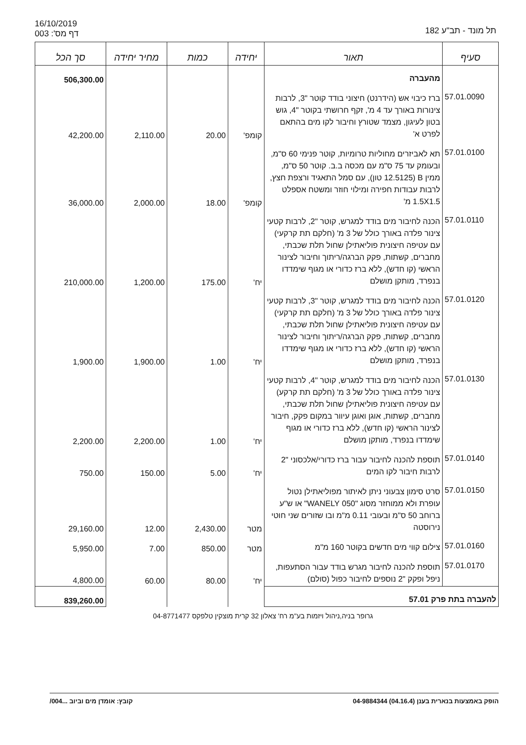16/10/2019
דף מס': 003
תל מונד - תב"ע 182
| סעיף | תאור | יחידה | כמות | מחיר יחידה | סך הכל |
| --- | --- | --- | --- | --- | --- |
| | מהעברה | | | | 506,300.00 |
| 57.01.0090 | ברז כיבוי אש (הידרנט) חיצוני בודד קוטר "3, לרבות צינורות באורך עד 4 מ', זקף חרושתי בקוטר "4, גוש בטון לעיגון, מצמד שטורץ וחיבור לקו מים בהתאם לפרט א' | קומפ' | 20.00 | 2,110.00 | 42,200.00 |
| 57.01.0100 | תא לאביזרים מחוליות טרומיות, קוטר פנימי 60 ס"מ, ובעומק עד 75 ס"מ עם מכסה ב.ב. קוטר 50 ס"מ, ממין B (12.5125 טון), עם סמל התאגיד ורצפת חצץ, לרבות עבודות חפירה ומילוי חוזר ומשטח אספלט 1.5X1.5 מ' | קומפ' | 18.00 | 2,000.00 | 36,000.00 |
| 57.01.0110 | הכנה לחיבור מים בודד למגרש, קוטר "2, לרבות קטעי צינור פלדה באורך כולל של 3 מ' (חלקם תת קרקעי) עם עטיפה חיצונית פוליאתילן שחול תלת שכבתי, מחברים, קשתות, פקק הברגה/ריתוך וחיבור לצינור הראשי (קו חדש), ללא ברז כדורי או מגוף שימדדו בנפרד, מותקן מושלם | יח' | 175.00 | 1,200.00 | 210,000.00 |
| 57.01.0120 | הכנה לחיבור מים בודד למגרש, קוטר "3, לרבות קטעי צינור פלדה באורך כולל של 3 מ' (חלקם תת קרקעי) עם עטיפה חיצונית פוליאתילן שחול תלת שכבתי, מחברים, קשתות, פקק הברגה/ריתוך וחיבור לצינור הראשי (קו חדש), ללא ברז כדורי או מגוף שימדדו בנפרד, מותקן מושלם | יח' | 1.00 | 1,900.00 | 1,900.00 |
| 57.01.0130 | הכנה לחיבור מים בודד למגרש, קוטר "4, לרבות קטעי צינור פלדה באורך כולל של 3 מ' (חלקם תת קרקע) עם עטיפה חיצונית פוליאתילן שחול תלת שכבתי, מחברים, קשתות, אוגן ואוגן עיוור במקום פקק, חיבור לצינור הראשי (קו חדש), ללא ברז כדורי או מגוף שימדדו בנפרד, מותקן מושלם | יח' | 1.00 | 2,200.00 | 2,200.00 |
| 57.01.0140 | תוספת להכנה לחיבור עבור ברז כדורי/אלכסוני "2 לרבות חיבור לקו המים | יח' | 5.00 | 150.00 | 750.00 |
| 57.01.0150 | סרט סימון צבעוני ניתן לאיתור מפוליאתילן נטול עופרת ולא ממוחזר מסוג "050 WANELY" או ש"ע ברוחב 50 ס"מ ובעובי 0.11 מ"מ ובו שזורים שני חוטי נירוסטה | מטר | 2,430.00 | 12.00 | 29,160.00 |
| 57.01.0160 | צילום קווי מים חדשים בקוטר 160 מ"מ | מטר | 850.00 | 7.00 | 5,950.00 |
| 57.01.0170 | תוספת להכנה לחיבור מגרש בודד עבור הסתעפות, ניפל ופקק "2 נוספים לחיבור כפול (סולם) | יח' | 80.00 | 60.00 | 4,800.00 |
| להעברה בתת פרק 57.01 | | | | | 839,260.00 |
גרופר בניה,ניהול ויזמות בע"מ רח' צאלון 32 קרית מוצקין טלפקס 04-8771477
הופק באמצעות בנארית בענן (04.16.4) 04-9884344 קובץ: אומדן מים וביוב ...004/